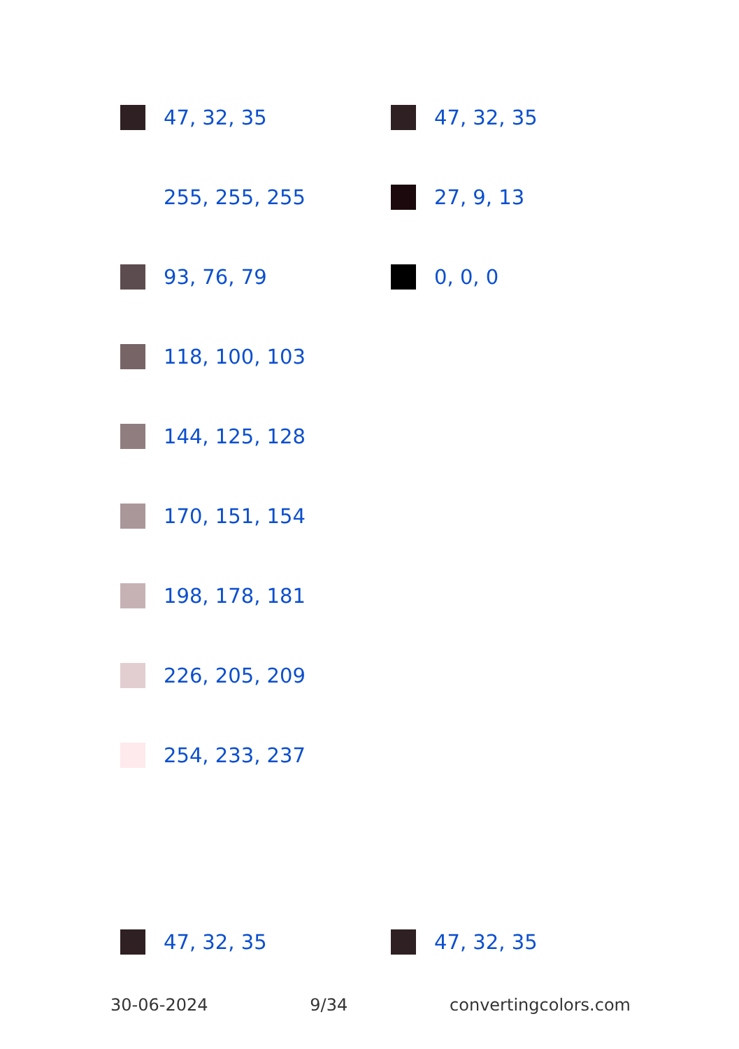47, 32, 35 47, 32, 35
255, 255, 255 27, 9, 13
93, 76, 79 0, 0, 0
118, 100, 103
144, 125, 128
170, 151, 154
198, 178, 181
226, 205, 209
254, 233, 237
47, 32, 35 47, 32, 35
30-06-2024 9/34 convertingcolors.com